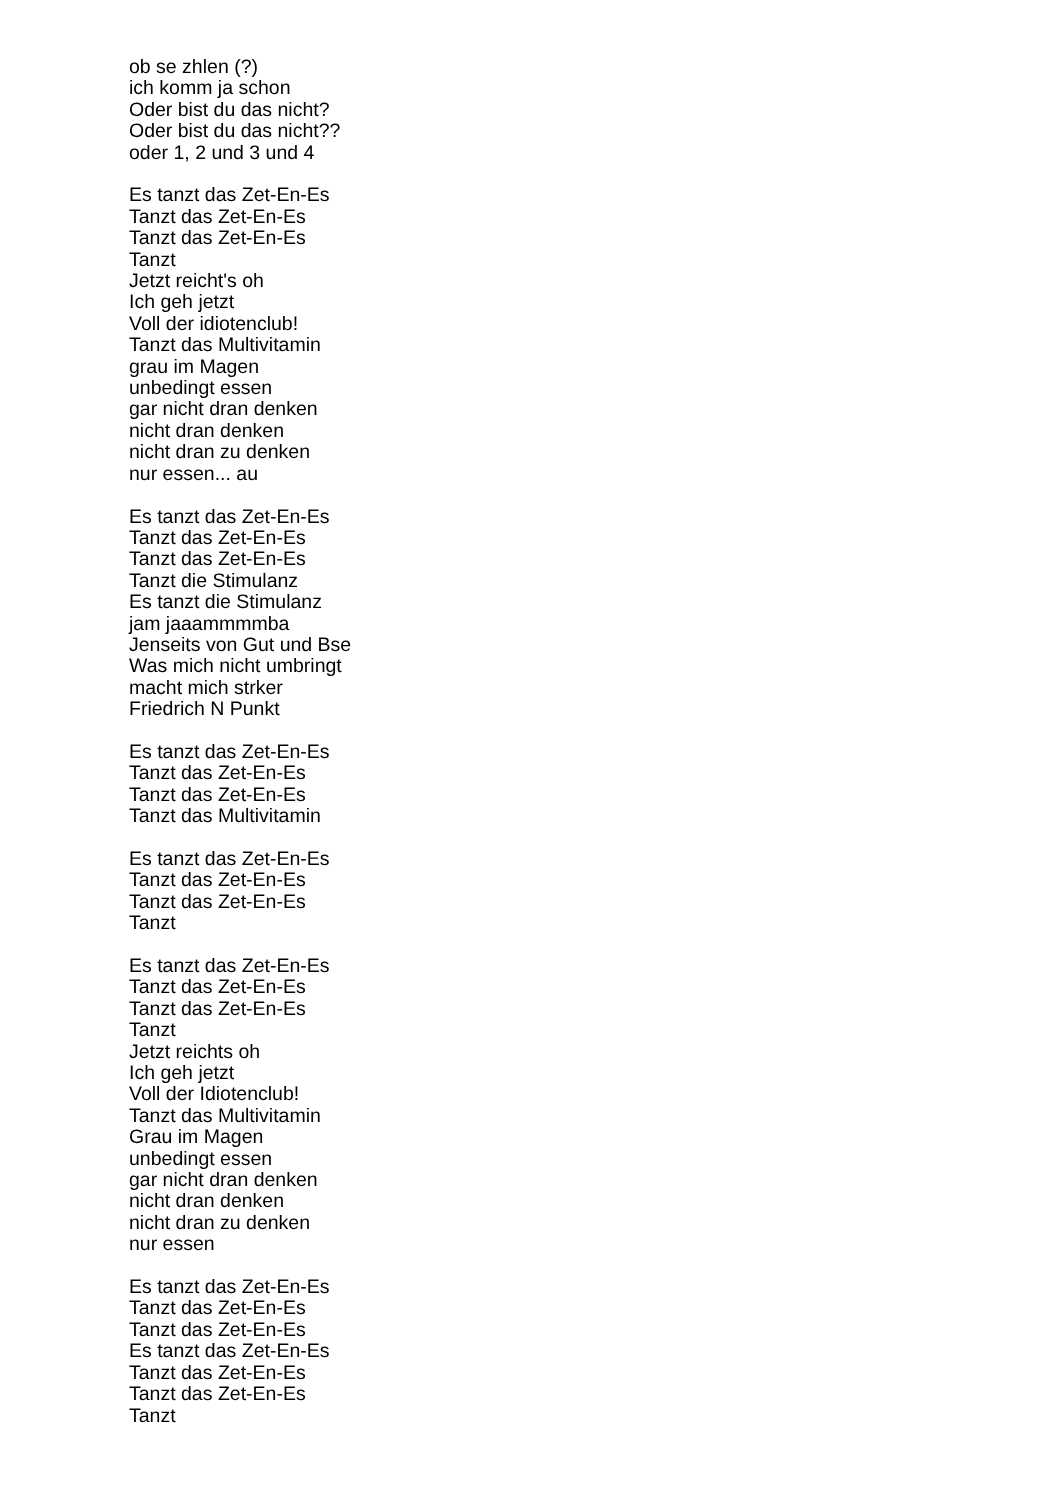ob se zhlen (?)
ich komm ja schon
Oder bist du das nicht?
Oder bist du das nicht??
oder 1, 2 und 3 und 4
Es tanzt das Zet-En-Es
Tanzt das Zet-En-Es
Tanzt das Zet-En-Es
Tanzt
Jetzt reicht's oh
Ich geh jetzt
Voll der idiotenclub!
Tanzt das Multivitamin
grau im Magen
unbedingt essen
gar nicht dran denken
nicht dran denken
nicht dran zu denken
nur essen... au
Es tanzt das Zet-En-Es
Tanzt das Zet-En-Es
Tanzt das Zet-En-Es
Tanzt die Stimulanz
Es tanzt die Stimulanz
jam jaaammmmba
Jenseits von Gut und Bse
Was mich nicht umbringt
macht mich strker
Friedrich N Punkt
Es tanzt das Zet-En-Es
Tanzt das Zet-En-Es
Tanzt das Zet-En-Es
Tanzt das Multivitamin
Es tanzt das Zet-En-Es
Tanzt das Zet-En-Es
Tanzt das Zet-En-Es
Tanzt
Es tanzt das Zet-En-Es
Tanzt das Zet-En-Es
Tanzt das Zet-En-Es
Tanzt
Jetzt reichts oh
Ich geh jetzt
Voll der Idiotenclub!
Tanzt das Multivitamin
Grau im Magen
unbedingt essen
gar nicht dran denken
nicht dran denken
nicht dran zu denken
nur essen
Es tanzt das Zet-En-Es
Tanzt das Zet-En-Es
Tanzt das Zet-En-Es
Es tanzt das Zet-En-Es
Tanzt das Zet-En-Es
Tanzt das Zet-En-Es
Tanzt